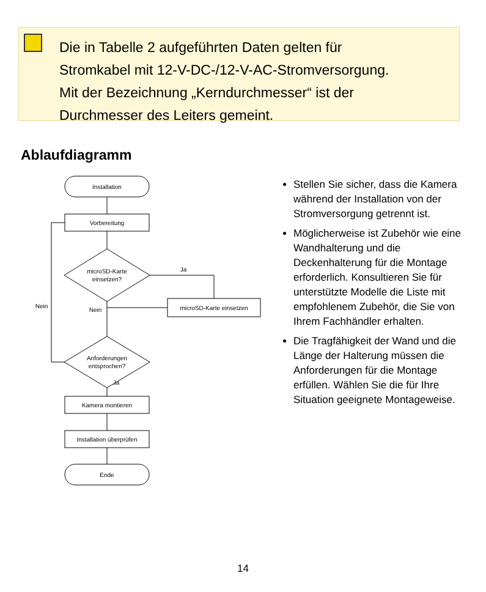Die in Tabelle 2 aufgeführten Daten gelten für
Stromkabel mit 12-V-DC-/12-V-AC-Stromversorgung.
Mit der Bezeichnung „Kerndurchmesser“ ist der
Durchmesser des Leiters gemeint.
Ablaufdiagramm
Installation
Vorbereitung
microSD-Karte
einsetzen?
Ja
microSD-Karte einsetzen
Nein
Nein
Anforderungen
entsprochen?
Ja
Kamera montieren
Installation überprüfen
Ende
Stellen Sie sicher, dass die Kamera während der Installation von der Stromversorgung getrennt ist.
Möglicherweise ist Zubehör wie eine Wandhalterung und die Deckenhalterung für die Montage erforderlich. Konsultieren Sie für unterstützte Modelle die Liste mit empfohlenem Zubehör, die Sie von Ihrem Fachhändler erhalten.
Die Tragfähigkeit der Wand und die Länge der Halterung müssen die Anforderungen für die Montage erfüllen. Wählen Sie die für Ihre Situation geeignete Montageweise.
14